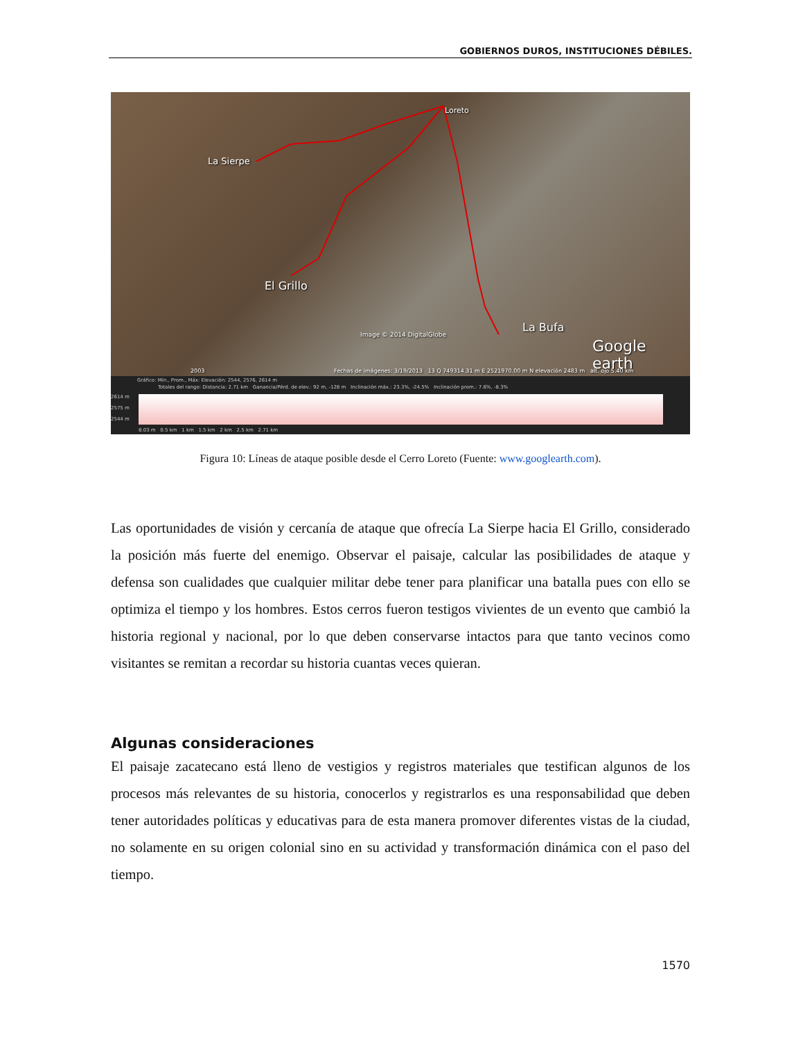GOBIERNOS DUROS, INSTITUCIONES DÉBILES.
Loreto
La Sierpe
El Grillo
La Bufa
Image © 2014 DigitalGlobe
Google earth
2003 Fechas de imágenes: 3/19/2013 13 Q 749314.31 m E 2521970.00 m N elevación 2483 m alt. ojo 5.40 km
Gráfico: Mín., Prom., Máx: Elevación: 2544, 2576, 2614 m
Totales del rango: Distancia: 2.71 km Ganancia/Pérd. de elev.: 92 m, -128 m Inclinación máx.: 23.3%, -24.5% Inclinación prom.: 7.6%, -8.3%
2614 m
2575 m
2544 m
8.03 m 0.5 km 1 km 1.5 km 2 km 2.5 km 2.71 km
Figura 10: Líneas de ataque posible desde el Cerro Loreto (Fuente: www.googlearth.com).
Las oportunidades de visión y cercanía de ataque que ofrecía La Sierpe hacia El Grillo, considerado la posición más fuerte del enemigo. Observar el paisaje, calcular las posibilidades de ataque y defensa son cualidades que cualquier militar debe tener para planificar una batalla pues con ello se optimiza el tiempo y los hombres. Estos cerros fueron testigos vivientes de un evento que cambió la historia regional y nacional, por lo que deben conservarse intactos para que tanto vecinos como visitantes se remitan a recordar su historia cuantas veces quieran.
Algunas consideraciones
El paisaje zacatecano está lleno de vestigios y registros materiales que testifican algunos de los procesos más relevantes de su historia, conocerlos y registrarlos es una responsabilidad que deben tener autoridades políticas y educativas para de esta manera promover diferentes vistas de la ciudad, no solamente en su origen colonial sino en su actividad y transformación dinámica con el paso del tiempo.
1570